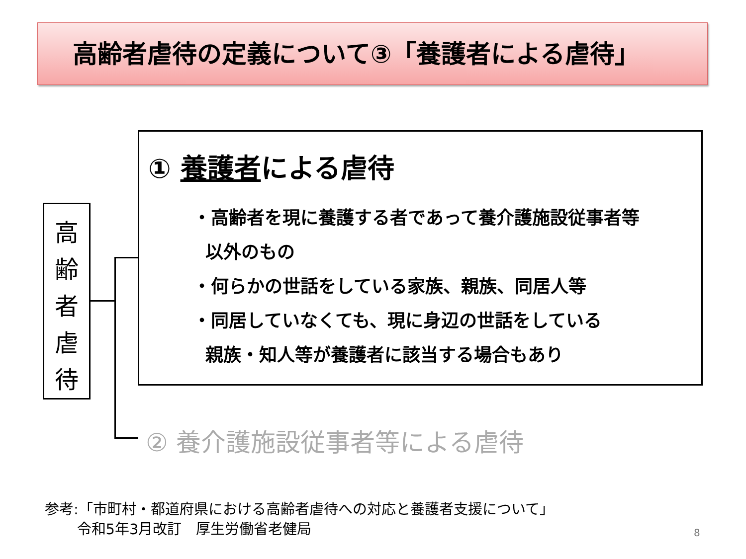高齢者虐待の定義について③「養護者による虐待」
高
齢
者
虐
待
① 養護者による虐待
・高齢者を現に養護する者であって養介護施設従事者等
以外のもの
・何らかの世話をしている家族、親族、同居人等
・同居していなくても、現に身辺の世話をしている
親族・知人等が養護者に該当する場合もあり
② 養介護施設従事者等による虐待
参考:「市町村・都道府県における高齢者虐待への対応と養護者支援について」
令和5年3月改訂　厚生労働省老健局
8